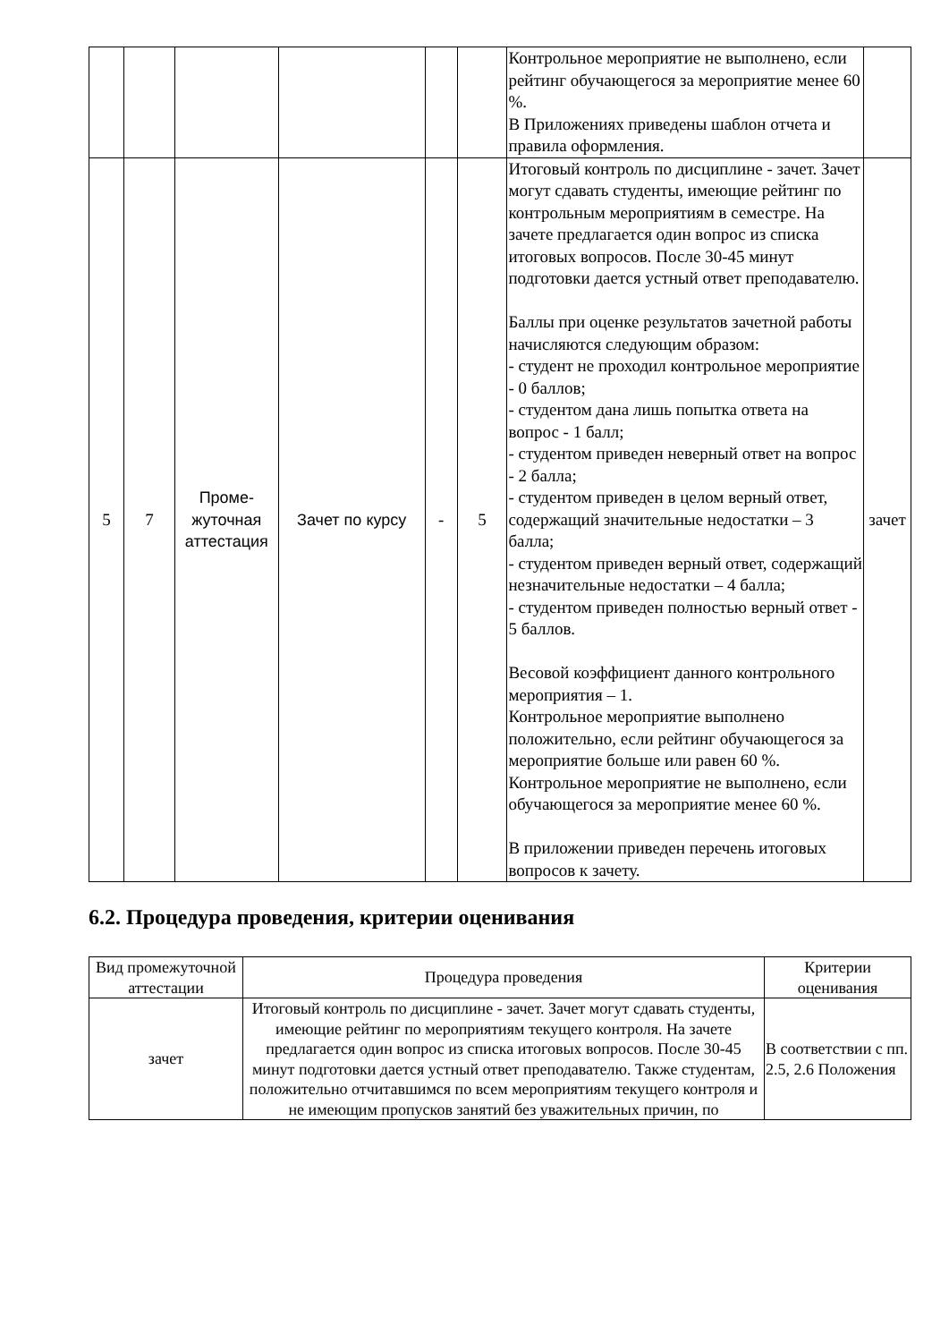| | | | | | | Контрольное мероприятие не выполнено, если рейтинг обучающегося за мероприятие менее 60 %. В Приложениях приведены шаблон отчета и правила оформления. | |
| 5 | 7 | Проме- жуточная аттестация | Зачет по курсу | - | 5 | Итоговый контроль по дисциплине - зачет. Зачет могут сдавать студенты, имеющие рейтинг по контрольным мероприятиям в семестре. На зачете предлагается один вопрос из списка итоговых вопросов. После 30-45 минут подготовки дается устный ответ преподавателю. Баллы при оценке результатов зачетной работы начисляются следующим образом: - студент не проходил контрольное мероприятие - 0 баллов; - студентом дана лишь попытка ответа на вопрос - 1 балл; - студентом приведен неверный ответ на вопрос - 2 балла; - студентом приведен в целом верный ответ, содержащий значительные недостатки – 3 балла; - студентом приведен верный ответ, содержащий незначительные недостатки – 4 балла; - студентом приведен полностью верный ответ - 5 баллов. Весовой коэффициент данного контрольного мероприятия – 1. Контрольное мероприятие выполнено положительно, если рейтинг обучающегося за мероприятие больше или равен 60 %. Контрольное мероприятие не выполнено, если обучающегося за мероприятие менее 60 %. В приложении приведен перечень итоговых вопросов к зачету. | зачет |
6.2. Процедура проведения, критерии оценивания
| Вид промежуточной аттестации | Процедура проведения | Критерии оценивания |
| --- | --- | --- |
| зачет | Итоговый контроль по дисциплине - зачет. Зачет могут сдавать студенты, имеющие рейтинг по мероприятиям текущего контроля. На зачете предлагается один вопрос из списка итоговых вопросов. После 30-45 минут подготовки дается устный ответ преподавателю. Также студентам, положительно отчитавшимся по всем мероприятиям текущего контроля и не имеющим пропусков занятий без уважительных причин, по | В соответствии с пп. 2.5, 2.6 Положения |